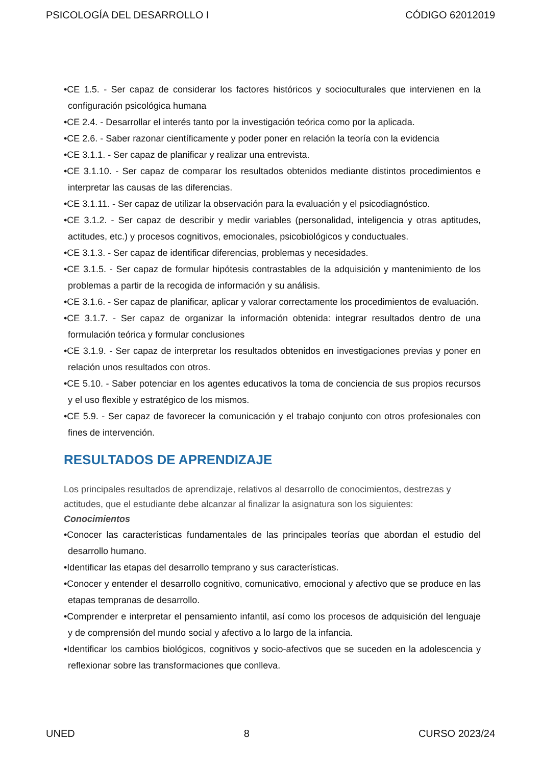PSICOLOGÍA DEL DESARROLLO I CÓDIGO 62012019
•CE 1.5. - Ser capaz de considerar los factores históricos y socioculturales que intervienen en la configuración psicológica humana
•CE 2.4. - Desarrollar el interés tanto por la investigación teórica como por la aplicada.
•CE 2.6. - Saber razonar científicamente y poder poner en relación la teoría con la evidencia
•CE 3.1.1. - Ser capaz de planificar y realizar una entrevista.
•CE 3.1.10. - Ser capaz de comparar los resultados obtenidos mediante distintos procedimientos e interpretar las causas de las diferencias.
•CE 3.1.11. - Ser capaz de utilizar la observación para la evaluación y el psicodiagnóstico.
•CE 3.1.2. - Ser capaz de describir y medir variables (personalidad, inteligencia y otras aptitudes, actitudes, etc.) y procesos cognitivos, emocionales, psicobiológicos y conductuales.
•CE 3.1.3. - Ser capaz de identificar diferencias, problemas y necesidades.
•CE 3.1.5. - Ser capaz de formular hipótesis contrastables de la adquisición y mantenimiento de los problemas a partir de la recogida de información y su análisis.
•CE 3.1.6. - Ser capaz de planificar, aplicar y valorar correctamente los procedimientos de evaluación.
•CE 3.1.7. - Ser capaz de organizar la información obtenida: integrar resultados dentro de una formulación teórica y formular conclusiones
•CE 3.1.9. - Ser capaz de interpretar los resultados obtenidos en investigaciones previas y poner en relación unos resultados con otros.
•CE 5.10. - Saber potenciar en los agentes educativos la toma de conciencia de sus propios recursos y el uso flexible y estratégico de los mismos.
•CE 5.9. - Ser capaz de favorecer la comunicación y el trabajo conjunto con otros profesionales con fines de intervención.
RESULTADOS DE APRENDIZAJE
Los principales resultados de aprendizaje, relativos al desarrollo de conocimientos, destrezas y actitudes, que el estudiante debe alcanzar al finalizar la asignatura son los siguientes:
Conocimientos
•Conocer las características fundamentales de las principales teorías que abordan el estudio del desarrollo humano.
•Identificar las etapas del desarrollo temprano y sus características.
•Conocer y entender el desarrollo cognitivo, comunicativo, emocional y afectivo que se produce en las etapas tempranas de desarrollo.
•Comprender e interpretar el pensamiento infantil, así como los procesos de adquisición del lenguaje y de comprensión del mundo social y afectivo a lo largo de la infancia.
•Identificar los cambios biológicos, cognitivos y socio-afectivos que se suceden en la adolescencia y reflexionar sobre las transformaciones que conlleva.
UNED 8 CURSO 2023/24